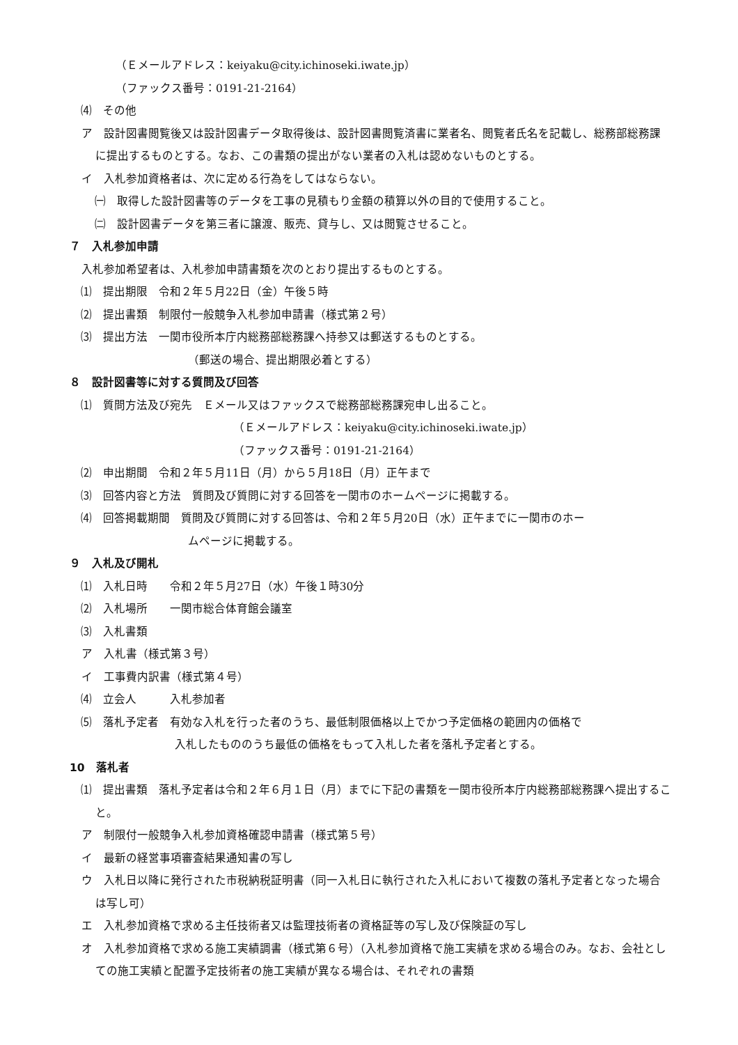（Ｅメールアドレス：keiyaku@city.ichinoseki.iwate.jp）
（ファックス番号：0191-21-2164）
⑷　その他
ア　設計図書閲覧後又は設計図書データ取得後は、設計図書閲覧済書に業者名、閲覧者氏名を記載し、総務部総務課に提出するものとする。なお、この書類の提出がない業者の入札は認めないものとする。
イ　入札参加資格者は、次に定める行為をしてはならない。
㈠　取得した設計図書等のデータを工事の見積もり金額の積算以外の目的で使用すること。
㈡　設計図書データを第三者に譲渡、販売、貸与し、又は閲覧させること。
７　入札参加申請
入札参加希望者は、入札参加申請書類を次のとおり提出するものとする。
⑴　提出期限　令和２年５月22日（金）午後５時
⑵　提出書類　制限付一般競争入札参加申請書（様式第２号）
⑶　提出方法　一関市役所本庁内総務部総務課へ持参又は郵送するものとする。
（郵送の場合、提出期限必着とする）
８　設計図書等に対する質問及び回答
⑴　質問方法及び宛先　Ｅメール又はファックスで総務部総務課宛申し出ること。
（Ｅメールアドレス：keiyaku@city.ichinoseki.iwate.jp）
（ファックス番号：0191-21-2164）
⑵　申出期間　令和２年５月11日（月）から５月18日（月）正午まで
⑶　回答内容と方法　質問及び質問に対する回答を一関市のホームページに掲載する。
⑷　回答掲載期間　質問及び質問に対する回答は、令和２年５月20日（水）正午までに一関市のホー
ムページに掲載する。
９　入札及び開札
⑴　入札日時　　令和２年５月27日（水）午後１時30分
⑵　入札場所　　一関市総合体育館会議室
⑶　入札書類
ア　入札書（様式第３号）
イ　工事費内訳書（様式第４号）
⑷　立会人　　　入札参加者
⑸　落札予定者　有効な入札を行った者のうち、最低制限価格以上でかつ予定価格の範囲内の価格で
入札したもののうち最低の価格をもって入札した者を落札予定者とする。
10　落札者
⑴　提出書類　落札予定者は令和２年６月１日（月）までに下記の書類を一関市役所本庁内総務部総務課へ提出すること。
ア　制限付一般競争入札参加資格確認申請書（様式第５号）
イ　最新の経営事項審査結果通知書の写し
ウ　入札日以降に発行された市税納税証明書（同一入札日に執行された入札において複数の落札予定者となった場合は写し可）
エ　入札参加資格で求める主任技術者又は監理技術者の資格証等の写し及び保険証の写し
オ　入札参加資格で求める施工実績調書（様式第６号）（入札参加資格で施工実績を求める場合のみ。なお、会社としての施工実績と配置予定技術者の施工実績が異なる場合は、それぞれの書類